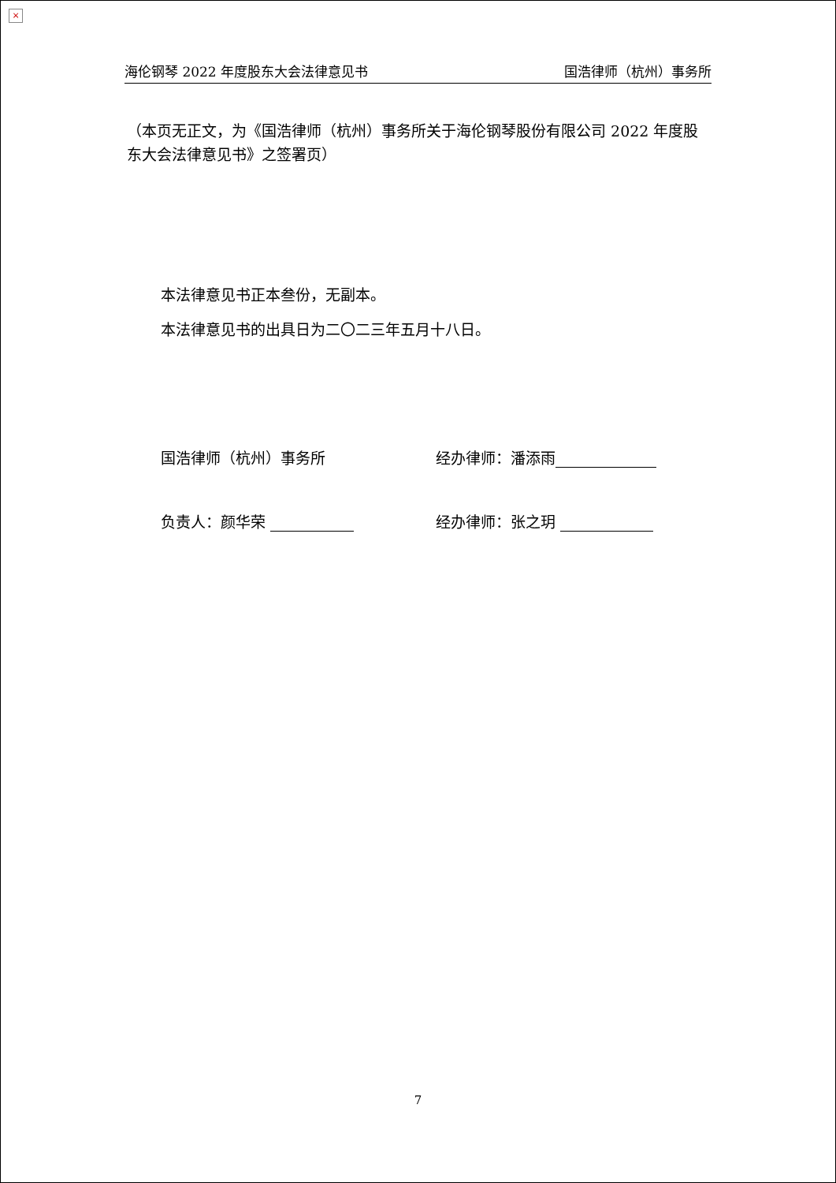×
海伦钢琴 2022 年度股东大会法律意见书 国浩律师（杭州）事务所
（本页无正文，为《国浩律师（杭州）事务所关于海伦钢琴股份有限公司 2022 年度股东大会法律意见书》之签署页）
本法律意见书正本叁份，无副本。
本法律意见书的出具日为二〇二三年五月十八日。
国浩律师（杭州）事务所 经办律师：潘添雨
负责人：颜华荣 经办律师：张之玥
7